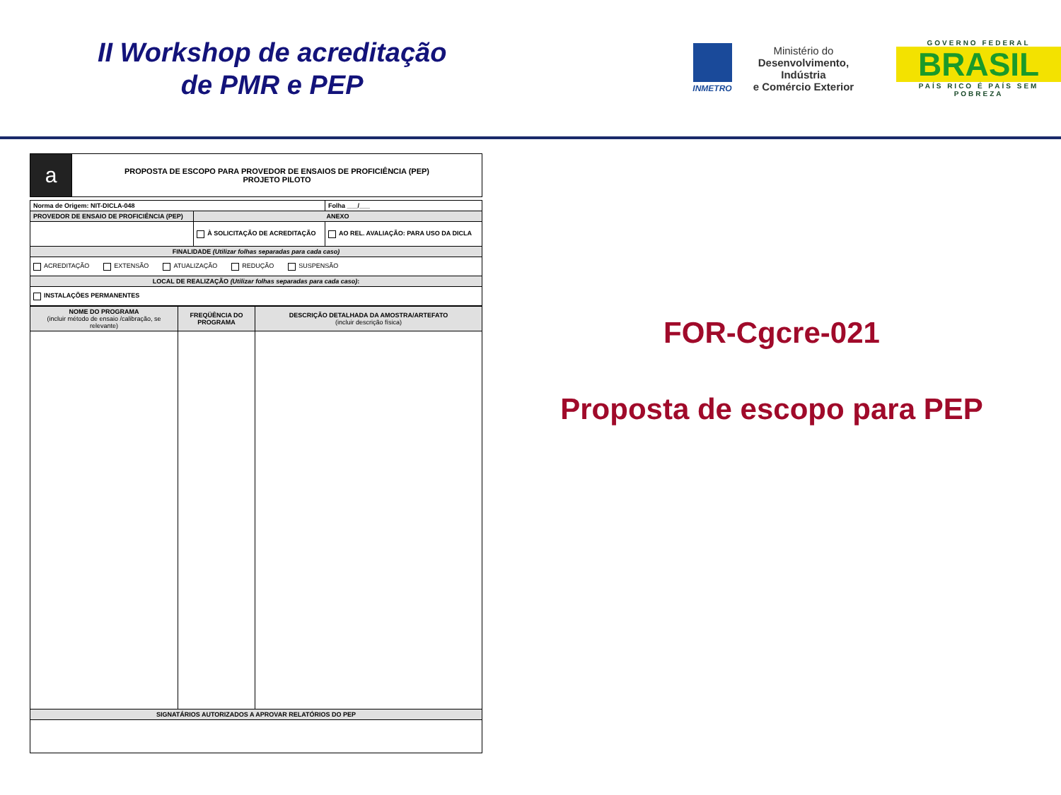II Workshop de acreditação
de PMR e PEP
INMETRO
Ministério do
Desenvolvimento, Indústria
e Comércio Exterior
GOVERNO FEDERAL
BRASIL
PAÍS RICO É PAÍS SEM POBREZA
| a | PROPOSTA DE ESCOPO PARA PROVEDOR DE ENSAIOS DE PROFICIÊNCIA (PEP) PROJETO PILOTO |
| Norma de Origem: NIT-DICLA-048 | | Folha ___/___ |
| PROVEDOR DE ENSAIO DE PROFICIÊNCIA (PEP) | ANEXO | |
| | À SOLICITAÇÃO DE ACREDITAÇÃO | AO REL. AVALIAÇÃO: PARA USO DA DICLA |
| FINALIDADE (Utilizar folhas separadas para cada caso) | | |
| ACREDITAÇÃO EXTENSÃO ATUALIZAÇÃO REDUÇÃO SUSPENSÃO | | |
| LOCAL DE REALIZAÇÃO (Utilizar folhas separadas para cada caso) : | | |
| INSTALAÇÕES PERMANENTES | | |
| NOME DO PROGRAMA (incluir método de ensaio /calibração, se relevante) | FREQÜÊNCIA DO PROGRAMA | DESCRIÇÃO DETALHADA DA AMOSTRA/ARTEFATO (incluir descrição física) |
| --- | --- | --- |
| SIGNATÁRIOS AUTORIZADOS A APROVAR RELATÓRIOS DO PEP | | |
FOR-Cgcre-021
Proposta de escopo para PEP